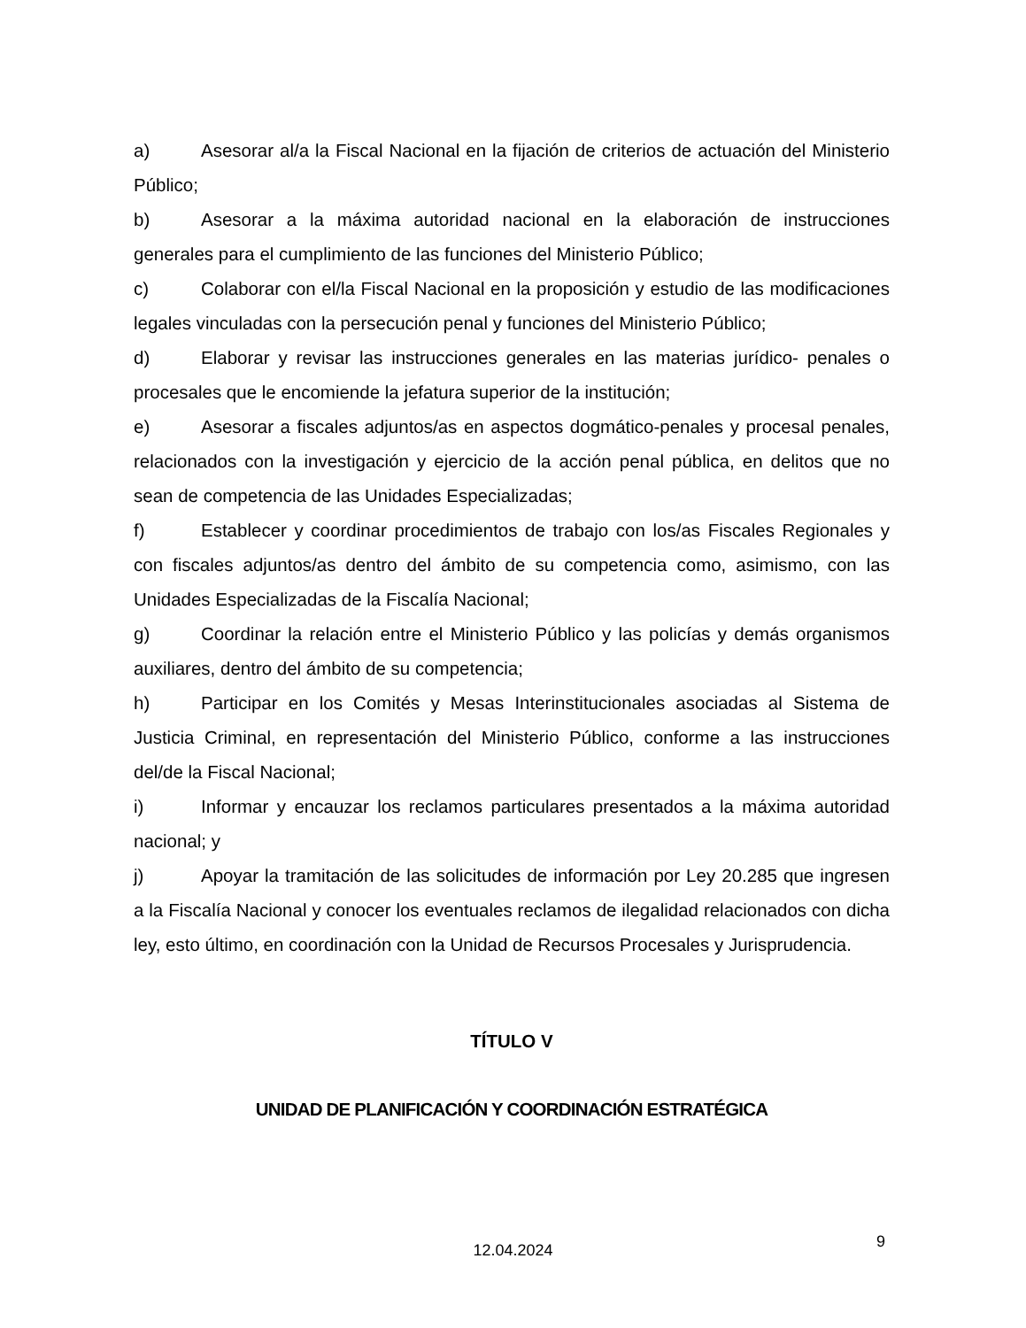a) Asesorar al/a la Fiscal Nacional en la fijación de criterios de actuación del Ministerio Público;
b) Asesorar a la máxima autoridad nacional en la elaboración de instrucciones generales para el cumplimiento de las funciones del Ministerio Público;
c) Colaborar con el/la Fiscal Nacional en la proposición y estudio de las modificaciones legales vinculadas con la persecución penal y funciones del Ministerio Público;
d) Elaborar y revisar las instrucciones generales en las materias jurídico- penales o procesales que le encomiende la jefatura superior de la institución;
e) Asesorar a fiscales adjuntos/as en aspectos dogmático-penales y procesal penales, relacionados con la investigación y ejercicio de la acción penal pública, en delitos que no sean de competencia de las Unidades Especializadas;
f) Establecer y coordinar procedimientos de trabajo con los/as Fiscales Regionales y con fiscales adjuntos/as dentro del ámbito de su competencia como, asimismo, con las Unidades Especializadas de la Fiscalía Nacional;
g) Coordinar la relación entre el Ministerio Público y las policías y demás organismos auxiliares, dentro del ámbito de su competencia;
h) Participar en los Comités y Mesas Interinstitucionales asociadas al Sistema de Justicia Criminal, en representación del Ministerio Público, conforme a las instrucciones del/de la Fiscal Nacional;
i) Informar y encauzar los reclamos particulares presentados a la máxima autoridad nacional; y
j) Apoyar la tramitación de las solicitudes de información por Ley 20.285 que ingresen a la Fiscalía Nacional y conocer los eventuales reclamos de ilegalidad relacionados con dicha ley, esto último, en coordinación con la Unidad de Recursos Procesales y Jurisprudencia.
TÍTULO V
UNIDAD DE PLANIFICACIÓN Y COORDINACIÓN ESTRATÉGICA
12.04.2024 9